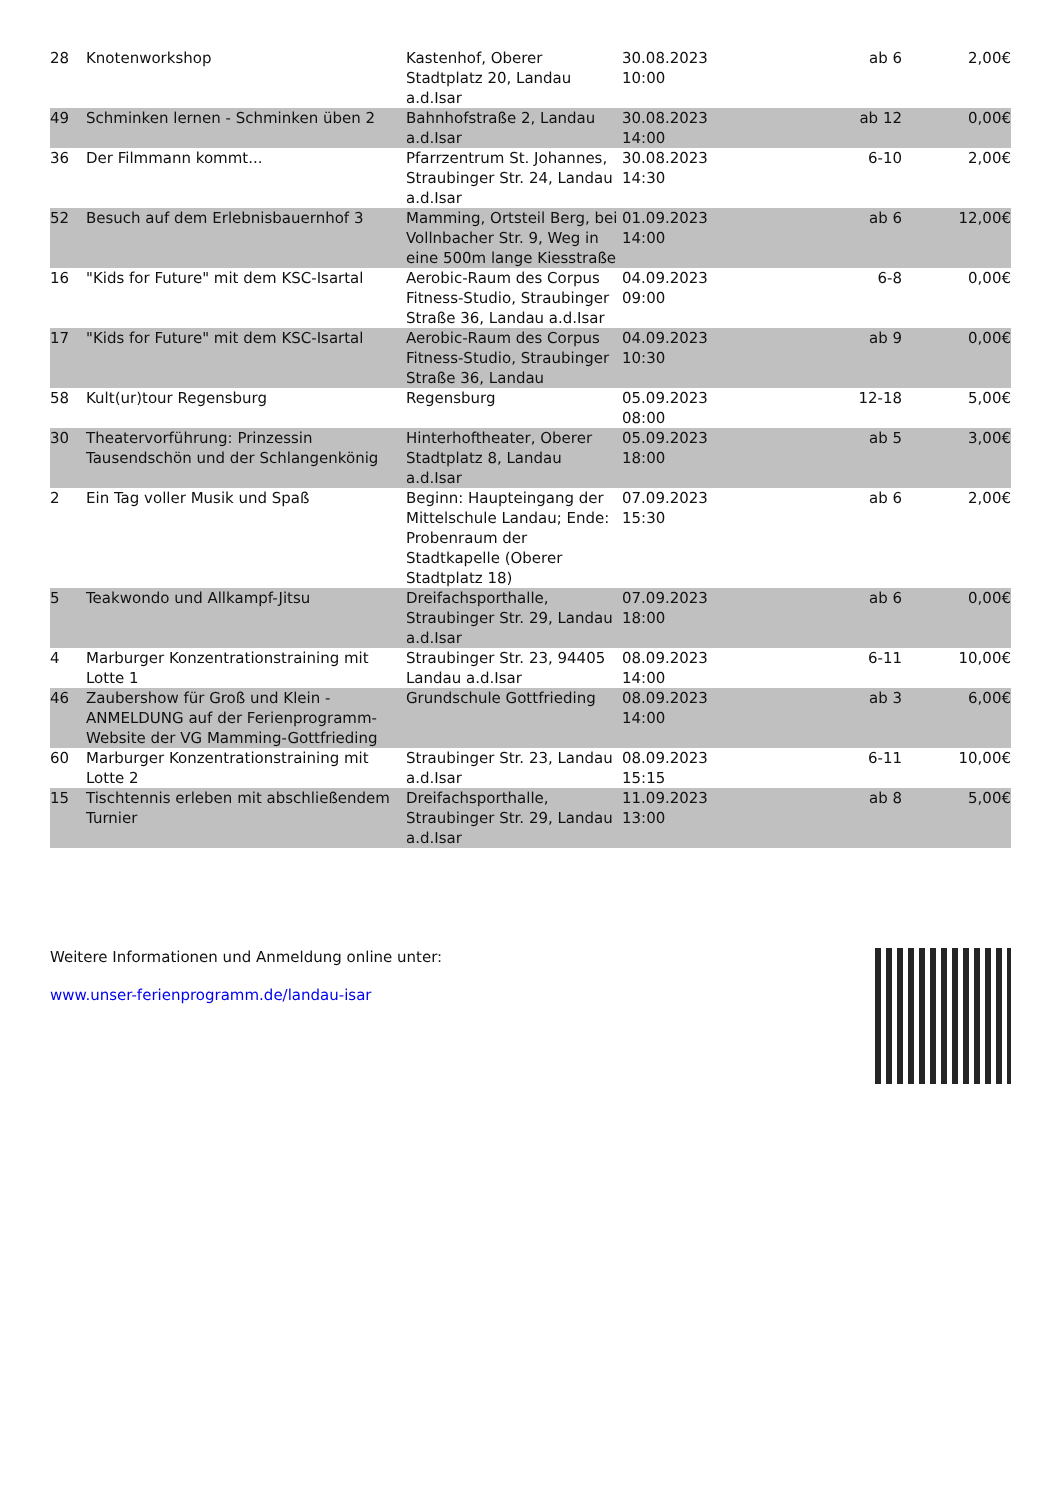| 28 | Knotenworkshop | Kastenhof, Oberer Stadtplatz 20, Landau a.d.Isar | 30.08.2023 10:00 | ab 6 | 2,00€ |
| 49 | Schminken lernen - Schminken üben 2 | Bahnhofstraße 2, Landau a.d.Isar | 30.08.2023 14:00 | ab 12 | 0,00€ |
| 36 | Der Filmmann kommt... | Pfarrzentrum St. Johannes, Straubinger Str. 24, Landau a.d.Isar | 30.08.2023 14:30 | 6-10 | 2,00€ |
| 52 | Besuch auf dem Erlebnisbauernhof 3 | Mamming, Ortsteil Berg, bei Vollnbacher Str. 9, Weg in eine 500m lange Kiesstraße | 01.09.2023 14:00 | ab 6 | 12,00€ |
| 16 | "Kids for Future" mit dem KSC-Isartal | Aerobic-Raum des Corpus Fitness-Studio, Straubinger Straße 36, Landau a.d.Isar | 04.09.2023 09:00 | 6-8 | 0,00€ |
| 17 | "Kids for Future" mit dem KSC-Isartal | Aerobic-Raum des Corpus Fitness-Studio, Straubinger Straße 36, Landau | 04.09.2023 10:30 | ab 9 | 0,00€ |
| 58 | Kult(ur)tour Regensburg | Regensburg | 05.09.2023 08:00 | 12-18 | 5,00€ |
| 30 | Theatervorführung: Prinzessin Tausendschön und der Schlangenkönig | Hinterhoftheater, Oberer Stadtplatz 8, Landau a.d.Isar | 05.09.2023 18:00 | ab 5 | 3,00€ |
| 2 | Ein Tag voller Musik und Spaß | Beginn: Haupteingang der Mittelschule Landau; Ende: Probenraum der Stadtkapelle (Oberer Stadtplatz 18) | 07.09.2023 15:30 | ab 6 | 2,00€ |
| 5 | Teakwondo und Allkampf-Jitsu | Dreifachsporthalle, Straubinger Str. 29, Landau a.d.Isar | 07.09.2023 18:00 | ab 6 | 0,00€ |
| 4 | Marburger Konzentrationstraining mit Lotte 1 | Straubinger Str. 23, 94405 Landau a.d.Isar | 08.09.2023 14:00 | 6-11 | 10,00€ |
| 46 | Zaubershow für Groß und Klein - ANMELDUNG auf der Ferienprogramm-Website der VG Mamming-Gottfrieding | Grundschule Gottfrieding | 08.09.2023 14:00 | ab 3 | 6,00€ |
| 60 | Marburger Konzentrationstraining mit Lotte 2 | Straubinger Str. 23, Landau a.d.Isar | 08.09.2023 15:15 | 6-11 | 10,00€ |
| 15 | Tischtennis erleben mit abschließendem Turnier | Dreifachsporthalle, Straubinger Str. 29, Landau a.d.Isar | 11.09.2023 13:00 | ab 8 | 5,00€ |
Weitere Informationen und Anmeldung online unter:
www.unser-ferienprogramm.de/landau-isar